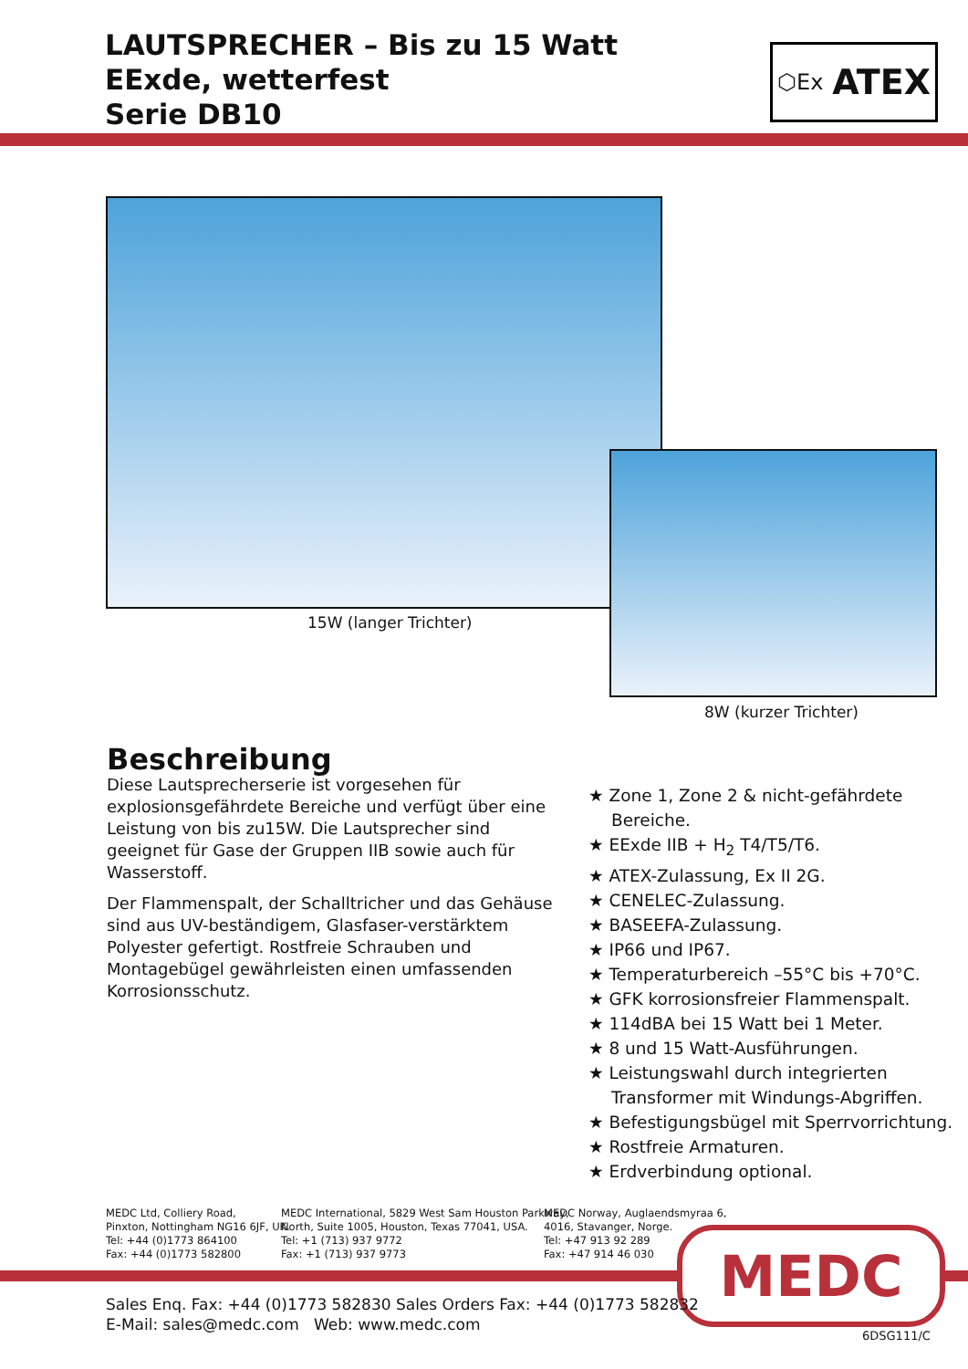LAUTSPRECHER – Bis zu 15 Watt
EExde, wetterfest
Serie DB10
⬡Ex ATEX
15W (langer Trichter)
8W (kurzer Trichter)
Beschreibung
Diese Lautsprecherserie ist vorgesehen für explosionsgefährdete Bereiche und verfügt über eine Leistung von bis zu15W. Die Lautsprecher sind geeignet für Gase der Gruppen IIB sowie auch für Wasserstoff.
Der Flammenspalt, der Schalltricher und das Gehäuse sind aus UV-beständigem, Glasfaser-verstärktem Polyester gefertigt. Rostfreie Schrauben und Montagebügel gewährleisten einen umfassenden Korrosionsschutz.
★ Zone 1, Zone 2 & nicht-gefährdete Bereiche.
★ EExde IIB + H<sub>2</sub> T4/T5/T6.
★ ATEX-Zulassung, Ex II 2G.
★ CENELEC-Zulassung.
★ BASEEFA-Zulassung.
★ IP66 und IP67.
★ Temperaturbereich –55°C bis +70°C.
★ GFK korrosionsfreier Flammenspalt.
★ 114dBA bei 15 Watt bei 1 Meter.
★ 8 und 15 Watt-Ausführungen.
★ Leistungswahl durch integrierten Transformer mit Windungs-Abgriffen.
★ Befestigungsbügel mit Sperrvorrichtung.
★ Rostfreie Armaturen.
★ Erdverbindung optional.
MEDC Ltd, Colliery Road,
Pinxton, Nottingham NG16 6JF, UK.
Tel: +44 (0)1773 864100
Fax: +44 (0)1773 582800
MEDC International, 5829 West Sam Houston Parkway,
North, Suite 1005, Houston, Texas 77041, USA.
Tel: +1 (713) 937 9772
Fax: +1 (713) 937 9773
MEDC Norway, Auglaendsmyraa 6,
4016, Stavanger, Norge.
Tel: +47 913 92 289
Fax: +47 914 46 030
MEDC
Sales Enq. Fax: +44 (0)1773 582830 Sales Orders Fax: +44 (0)1773 582832
E-Mail: sales@medc.com Web: www.medc.com
6DSG111/C